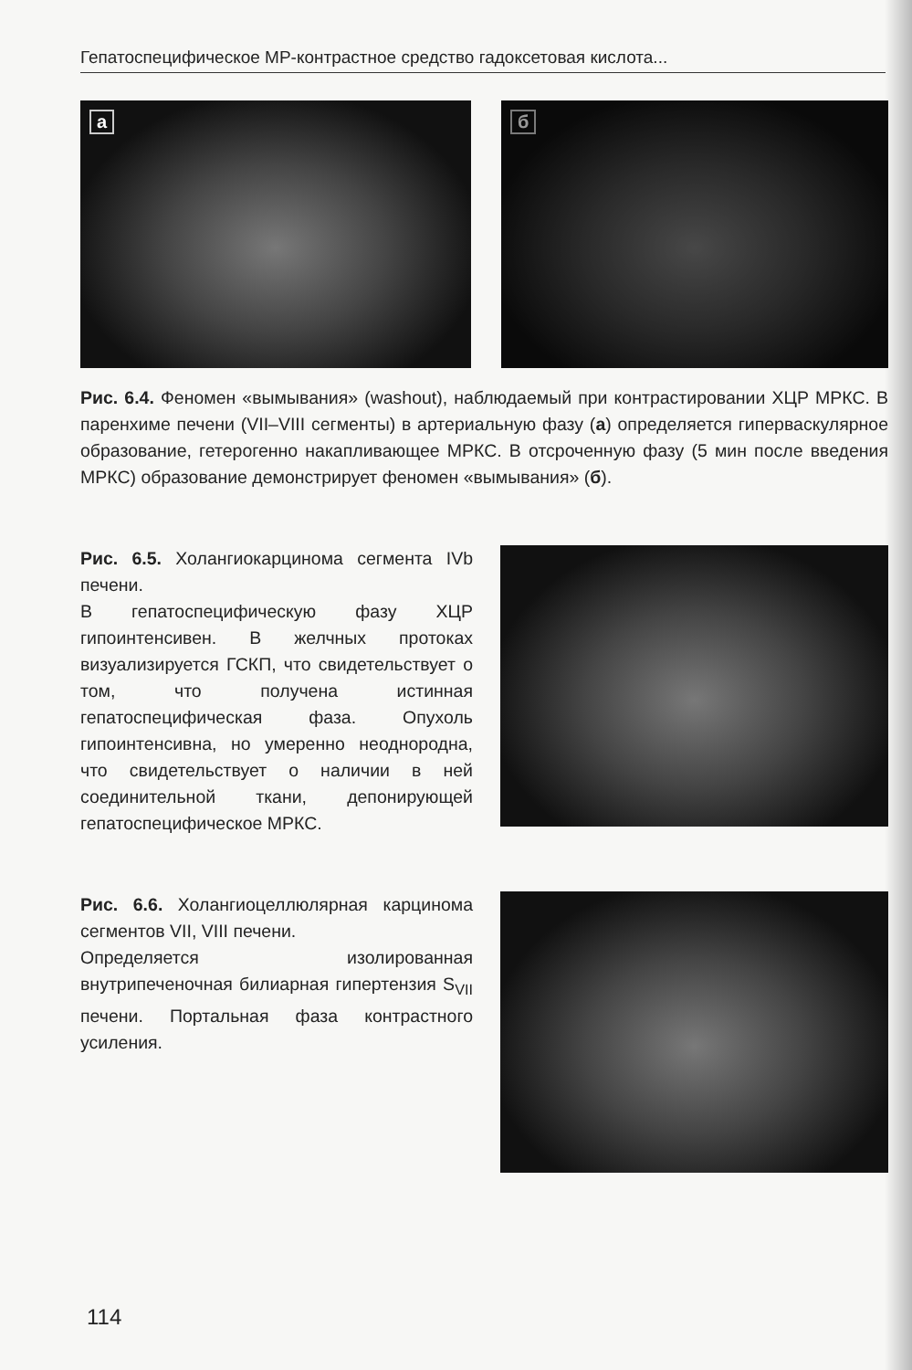Гепатоспецифическое МР-контрастное средство гадоксетовая кислота...
а
б
Рис. 6.4. Феномен «вымывания» (washout), наблюдаемый при контрастировании ХЦР МРКС. В паренхиме печени (VII–VIII сегменты) в артериальную фазу (а) определяется гиперваскулярное образование, гетерогенно накапливающее МРКС. В отсроченную фазу (5 мин после введения МРКС) образование демонстрирует феномен «вымывания» (б).
Рис. 6.5. Холангиокарцинома сегмента IVb печени.
В гепатоспецифическую фазу ХЦР гипоинтенсивен. В желчных протоках визуализируется ГСКП, что свидетельствует о том, что получена истинная гепатоспецифическая фаза. Опухоль гипоинтенсивна, но умеренно неоднородна, что свидетельствует о наличии в ней соединительной ткани, депонирующей гепатоспецифическое МРКС.
Рис. 6.6. Холангиоцеллюлярная карцинома сегментов VII, VIII печени.
Определяется изолированная внутрипеченочная билиарная гипертензия S<sub>VII</sub> печени. Портальная фаза контрастного усиления.
114